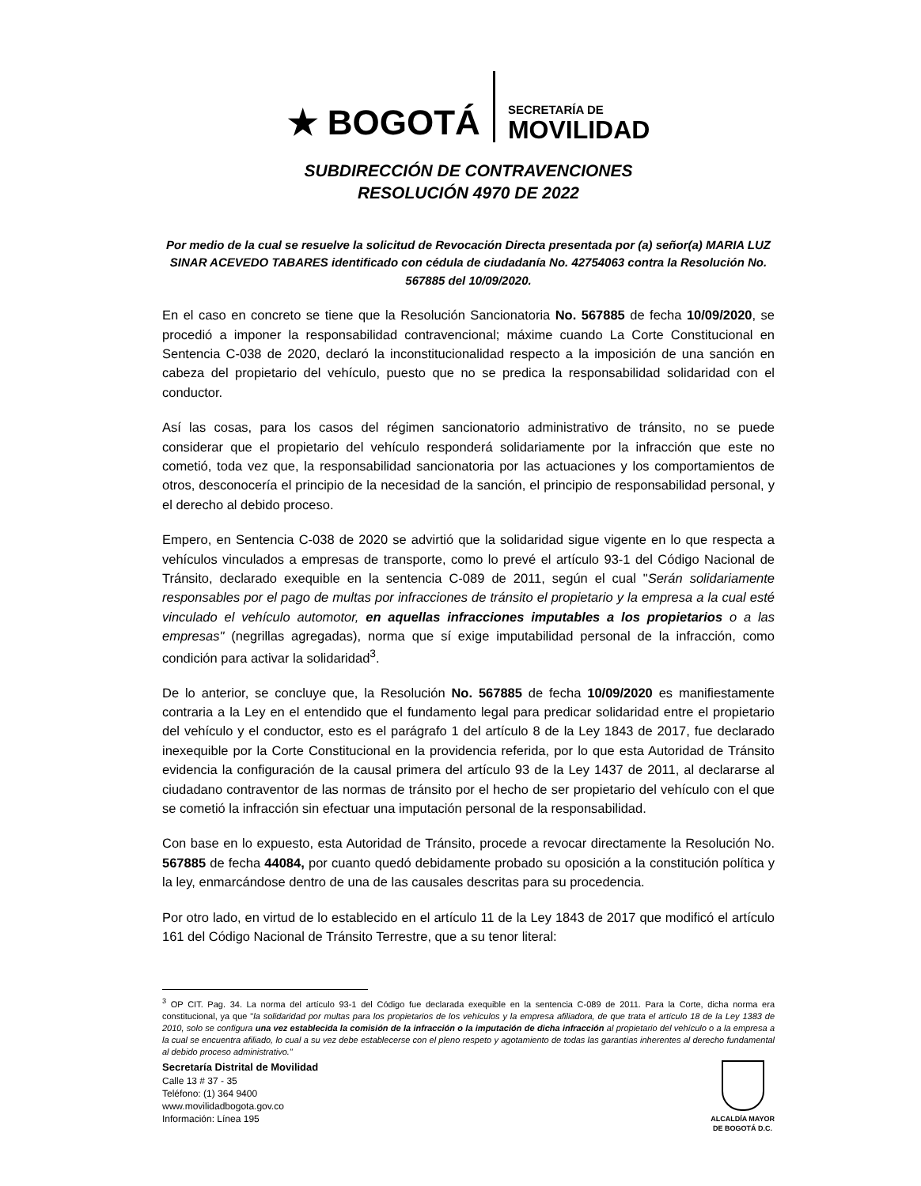★ BOGOTÁ
SECRETARÍA DE
MOVILIDAD
SUBDIRECCIÓN DE CONTRAVENCIONES
RESOLUCIÓN 4970 DE 2022
Por medio de la cual se resuelve la solicitud de Revocación Directa presentada por (a) señor(a) MARIA LUZ SINAR ACEVEDO TABARES identificado con cédula de ciudadanía No. 42754063 contra la Resolución No. 567885 del 10/09/2020.
En el caso en concreto se tiene que la Resolución Sancionatoria No. 567885 de fecha 10/09/2020, se procedió a imponer la responsabilidad contravencional; máxime cuando La Corte Constitucional en Sentencia C-038 de 2020, declaró la inconstitucionalidad respecto a la imposición de una sanción en cabeza del propietario del vehículo, puesto que no se predica la responsabilidad solidaridad con el conductor.
Así las cosas, para los casos del régimen sancionatorio administrativo de tránsito, no se puede considerar que el propietario del vehículo responderá solidariamente por la infracción que este no cometió, toda vez que, la responsabilidad sancionatoria por las actuaciones y los comportamientos de otros, desconocería el principio de la necesidad de la sanción, el principio de responsabilidad personal, y el derecho al debido proceso.
Empero, en Sentencia C-038 de 2020 se advirtió que la solidaridad sigue vigente en lo que respecta a vehículos vinculados a empresas de transporte, como lo prevé el artículo 93-1 del Código Nacional de Tránsito, declarado exequible en la sentencia C-089 de 2011, según el cual "Serán solidariamente responsables por el pago de multas por infracciones de tránsito el propietario y la empresa a la cual esté vinculado el vehículo automotor, en aquellas infracciones imputables a los propietarios o a las empresas" (negrillas agregadas), norma que sí exige imputabilidad personal de la infracción, como condición para activar la solidaridad<sup>3</sup>.
De lo anterior, se concluye que, la Resolución No. 567885 de fecha 10/09/2020 es manifiestamente contraria a la Ley en el entendido que el fundamento legal para predicar solidaridad entre el propietario del vehículo y el conductor, esto es el parágrafo 1 del artículo 8 de la Ley 1843 de 2017, fue declarado inexequible por la Corte Constitucional en la providencia referida, por lo que esta Autoridad de Tránsito evidencia la configuración de la causal primera del artículo 93 de la Ley 1437 de 2011, al declararse al ciudadano contraventor de las normas de tránsito por el hecho de ser propietario del vehículo con el que se cometió la infracción sin efectuar una imputación personal de la responsabilidad.
Con base en lo expuesto, esta Autoridad de Tránsito, procede a revocar directamente la Resolución No. 567885 de fecha 44084, por cuanto quedó debidamente probado su oposición a la constitución política y la ley, enmarcándose dentro de una de las causales descritas para su procedencia.
Por otro lado, en virtud de lo establecido en el artículo 11 de la Ley 1843 de 2017 que modificó el artículo 161 del Código Nacional de Tránsito Terrestre, que a su tenor literal:
<sup>3</sup> OP CIT. Pag. 34. La norma del artículo 93-1 del Código fue declarada exequible en la sentencia C-089 de 2011. Para la Corte, dicha norma era constitucional, ya que "la solidaridad por multas para los propietarios de los vehículos y la empresa afiliadora, de que trata el artículo 18 de la Ley 1383 de 2010, solo se configura una vez establecida la comisión de la infracción o la imputación de dicha infracción al propietario del vehículo o a la empresa a la cual se encuentra afiliado, lo cual a su vez debe establecerse con el pleno respeto y agotamiento de todas las garantías inherentes al derecho fundamental al debido proceso administrativo."
Secretaría Distrital de Movilidad
Calle 13 # 37 - 35
Teléfono: (1) 364 9400
www.movilidadbogota.gov.co
Información: Línea 195
ALCALDÍA MAYOR
DE BOGOTÁ D.C.